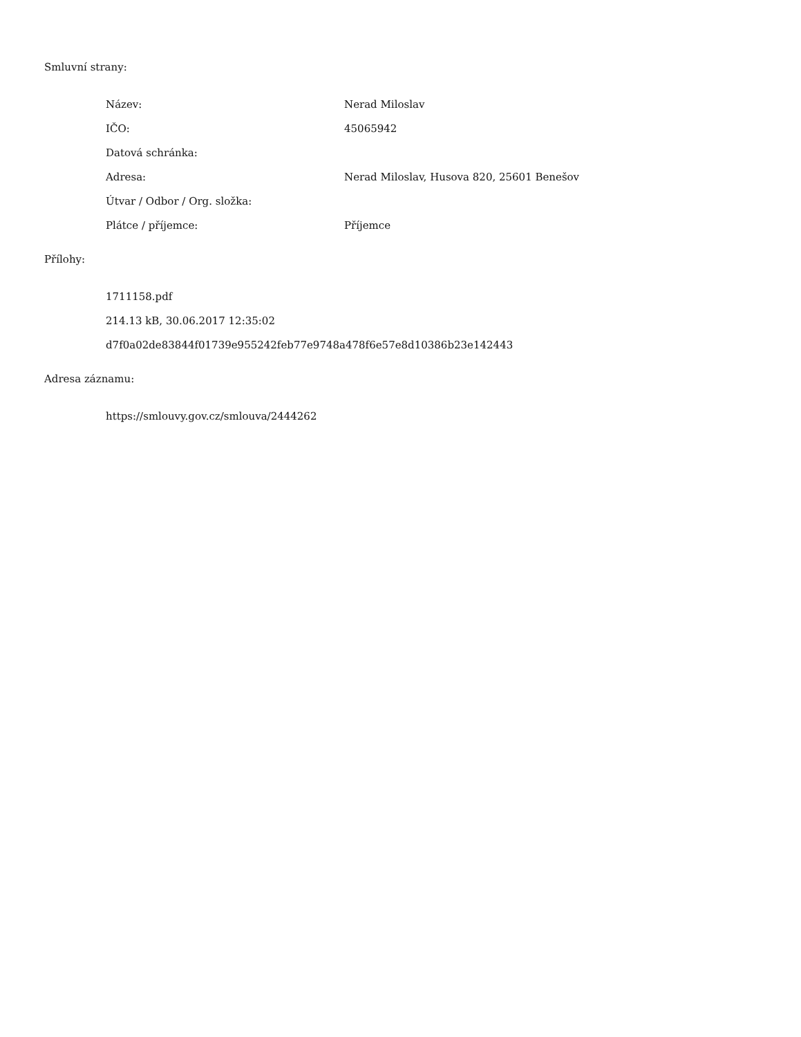Smluvní strany:
Název: Nerad Miloslav
IČO: 45065942
Datová schránka:
Adresa: Nerad Miloslav, Husova 820, 25601 Benešov
Útvar / Odbor / Org. složka:
Plátce / příjemce: Příjemce
Přílohy:
1711158.pdf
214.13 kB, 30.06.2017 12:35:02
d7f0a02de83844f01739e955242feb77e9748a478f6e57e8d10386b23e142443
Adresa záznamu:
https://smlouvy.gov.cz/smlouva/2444262